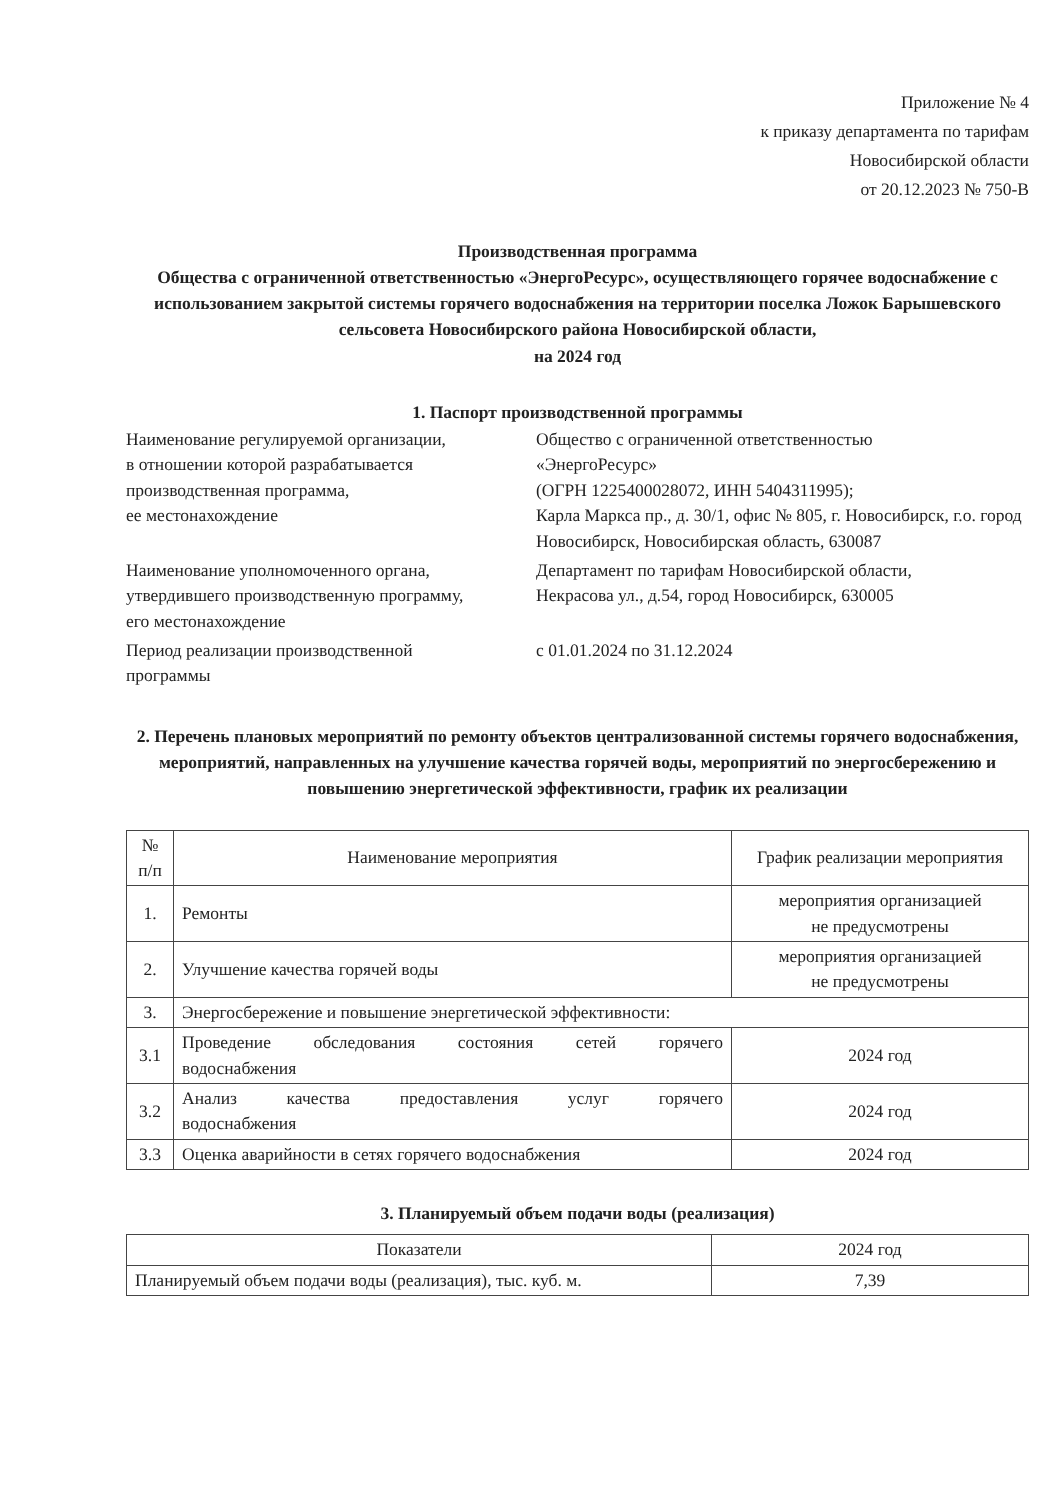Приложение № 4
к приказу департамента по тарифам
Новосибирской области
от 20.12.2023 № 750-В
Производственная программа
Общества с ограниченной ответственностью «ЭнергоРесурс», осуществляющего горячее водоснабжение с использованием закрытой системы горячего водоснабжения на территории поселка Ложок Барышевского сельсовета Новосибирского района Новосибирской области,
на 2024 год
1. Паспорт производственной программы
Наименование регулируемой организации,
в отношении которой разрабатывается
производственная программа,
ее местонахождение
Общество с ограниченной ответственностью
«ЭнергоРесурс»
(ОГРН 1225400028072, ИНН 5404311995);
Карла Маркса пр., д. 30/1, офис № 805, г. Новосибирск, г.о. город Новосибирск, Новосибирская область, 630087
Наименование уполномоченного органа,
утвердившего производственную программу,
его местонахождение
Департамент по тарифам Новосибирской области,
Некрасова ул., д.54, город Новосибирск, 630005
Период реализации производственной
программы
с 01.01.2024 по 31.12.2024
2. Перечень плановых мероприятий по ремонту объектов централизованной системы горячего водоснабжения, мероприятий, направленных на улучшение качества горячей воды, мероприятий по энергосбережению и повышению энергетической эффективности, график их реализации
| № п/п | Наименование мероприятия | График реализации мероприятия |
| --- | --- | --- |
| 1. | Ремонты | мероприятия организацией не предусмотрены |
| 2. | Улучшение качества горячей воды | мероприятия организацией не предусмотрены |
| 3. | Энергосбережение и повышение энергетической эффективности: | |
| 3.1 | Проведение обследования состояния сетей горячего водоснабжения | 2024 год |
| 3.2 | Анализ качества предоставления услуг горячего водоснабжения | 2024 год |
| 3.3 | Оценка аварийности в сетях горячего водоснабжения | 2024 год |
3. Планируемый объем подачи воды (реализация)
| Показатели | 2024 год |
| --- | --- |
| Планируемый объем подачи воды (реализация), тыс. куб. м. | 7,39 |